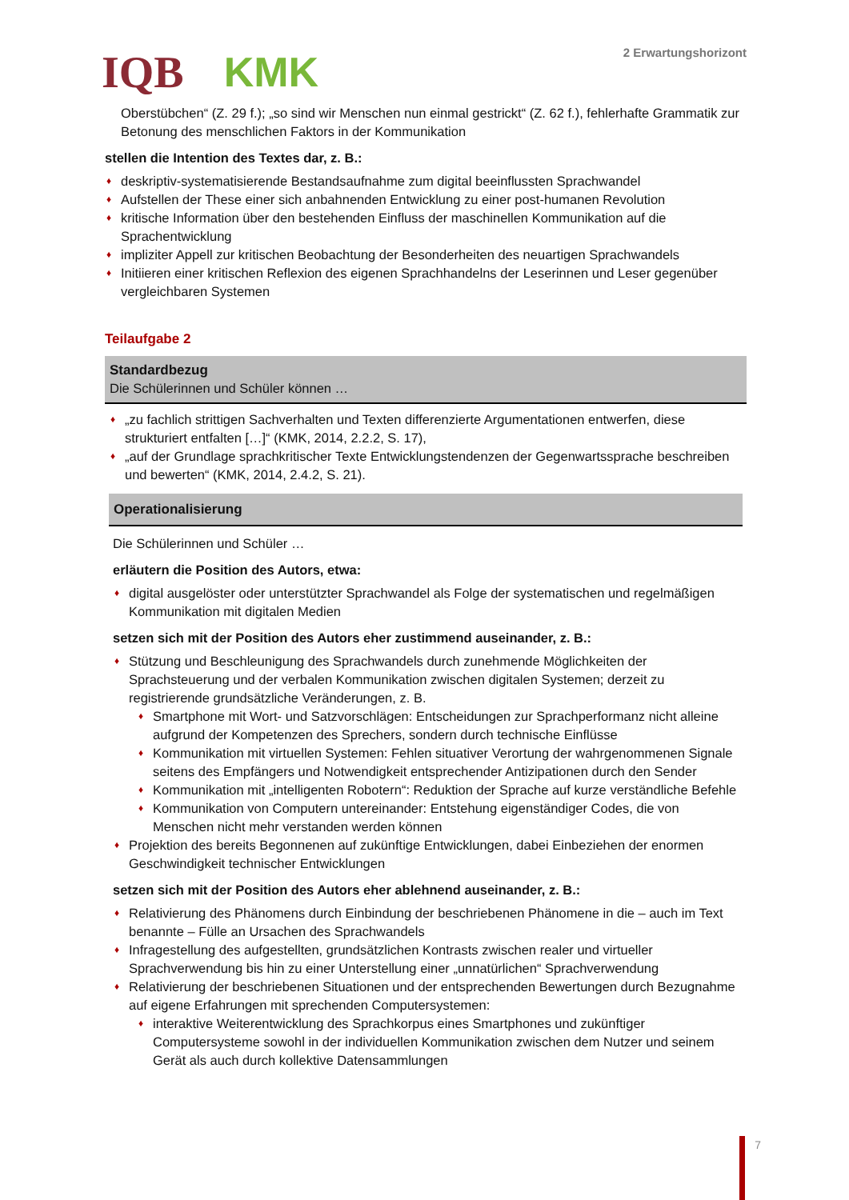IQB KMK
2 Erwartungshorizont
Oberstübchen“ (Z. 29 f.); „so sind wir Menschen nun einmal gestrickt“ (Z. 62 f.), fehlerhafte Grammatik zur Betonung des menschlichen Faktors in der Kommunikation
stellen die Intention des Textes dar, z. B.:
♦ deskriptiv-systematisierende Bestandsaufnahme zum digital beeinflussten Sprachwandel
♦ Aufstellen der These einer sich anbahnenden Entwicklung zu einer post-humanen Revolution
♦ kritische Information über den bestehenden Einfluss der maschinellen Kommunikation auf die Sprachentwicklung
♦ impliziter Appell zur kritischen Beobachtung der Besonderheiten des neuartigen Sprachwandels
♦ Initiieren einer kritischen Reflexion des eigenen Sprachhandelns der Leserinnen und Leser gegenüber vergleichbaren Systemen
Teilaufgabe 2
Standardbezug
Die Schülerinnen und Schüler können …
♦ „zu fachlich strittigen Sachverhalten und Texten differenzierte Argumentationen entwerfen, diese strukturiert entfalten […]“ (KMK, 2014, 2.2.2, S. 17),
♦ „auf der Grundlage sprachkritischer Texte Entwicklungstendenzen der Gegenwartssprache beschreiben und bewerten“ (KMK, 2014, 2.4.2, S. 21).
Operationalisierung
Die Schülerinnen und Schüler …
erläutern die Position des Autors, etwa:
♦ digital ausgelöster oder unterstützter Sprachwandel als Folge der systematischen und regelmäßigen Kommunikation mit digitalen Medien
setzen sich mit der Position des Autors eher zustimmend auseinander, z. B.:
♦ Stützung und Beschleunigung des Sprachwandels durch zunehmende Möglichkeiten der Sprachsteuerung und der verbalen Kommunikation zwischen digitalen Systemen; derzeit zu registrierende grundsätzliche Veränderungen, z. B.
♦ Smartphone mit Wort- und Satzvorschlägen: Entscheidungen zur Sprachperformanz nicht alleine aufgrund der Kompetenzen des Sprechers, sondern durch technische Einflüsse
♦ Kommunikation mit virtuellen Systemen: Fehlen situativer Verortung der wahrgenommenen Signale seitens des Empfängers und Notwendigkeit entsprechender Antizipationen durch den Sender
♦ Kommunikation mit „intelligenten Robotern“: Reduktion der Sprache auf kurze verständliche Befehle
♦ Kommunikation von Computern untereinander: Entstehung eigenständiger Codes, die von Menschen nicht mehr verstanden werden können
♦ Projektion des bereits Begonnenen auf zukünftige Entwicklungen, dabei Einbeziehen der enormen Geschwindigkeit technischer Entwicklungen
setzen sich mit der Position des Autors eher ablehnend auseinander, z. B.:
♦ Relativierung des Phänomens durch Einbindung der beschriebenen Phänomene in die – auch im Text benannte – Fülle an Ursachen des Sprachwandels
♦ Infragestellung des aufgestellten, grundsätzlichen Kontrasts zwischen realer und virtueller Sprachverwendung bis hin zu einer Unterstellung einer „unnatürlichen“ Sprachverwendung
♦ Relativierung der beschriebenen Situationen und der entsprechenden Bewertungen durch Bezugnahme auf eigene Erfahrungen mit sprechenden Computersystemen:
♦ interaktive Weiterentwicklung des Sprachkorpus eines Smartphones und zukünftiger Computersysteme sowohl in der individuellen Kommunikation zwischen dem Nutzer und seinem Gerät als auch durch kollektive Datensammlungen
7